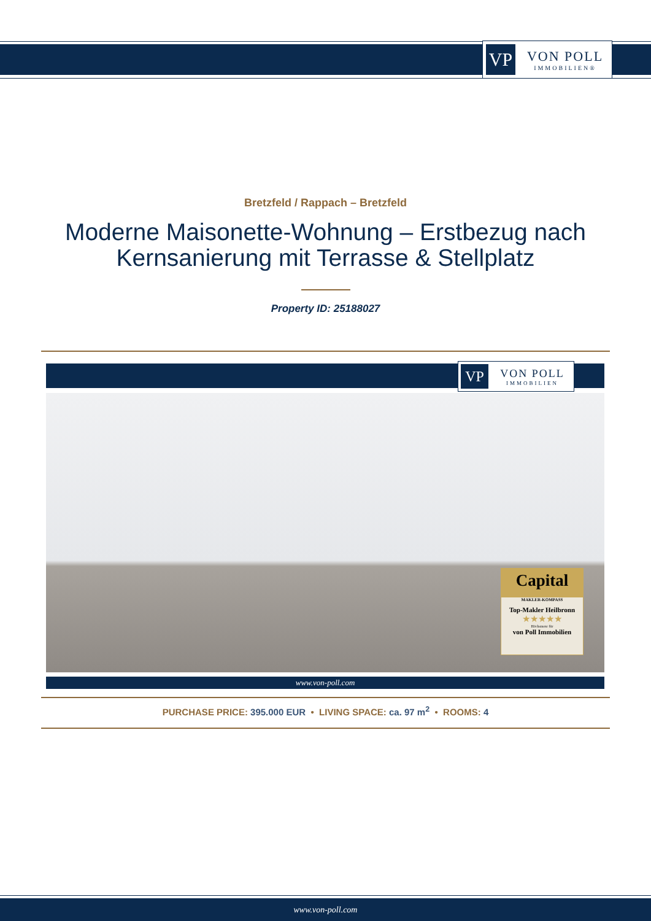VP
VON POLL
IMMOBILIEN®
Bretzfeld / Rappach – Bretzfeld
Moderne Maisonette-Wohnung – Erstbezug nach
Kernsanierung mit Terrasse & Stellplatz
Property ID: 25188027
VP
VON POLL
IMMOBILIEN
Capital
MAKLER-KOMPASS
Top-Makler Heilbronn
★★★★★
Höchstnote für
von Poll Immobilien
www.von-poll.com
PURCHASE PRICE: 395.000 EUR • LIVING SPACE: ca. 97 m<sup>2</sup> • ROOMS: 4
www.von-poll.com